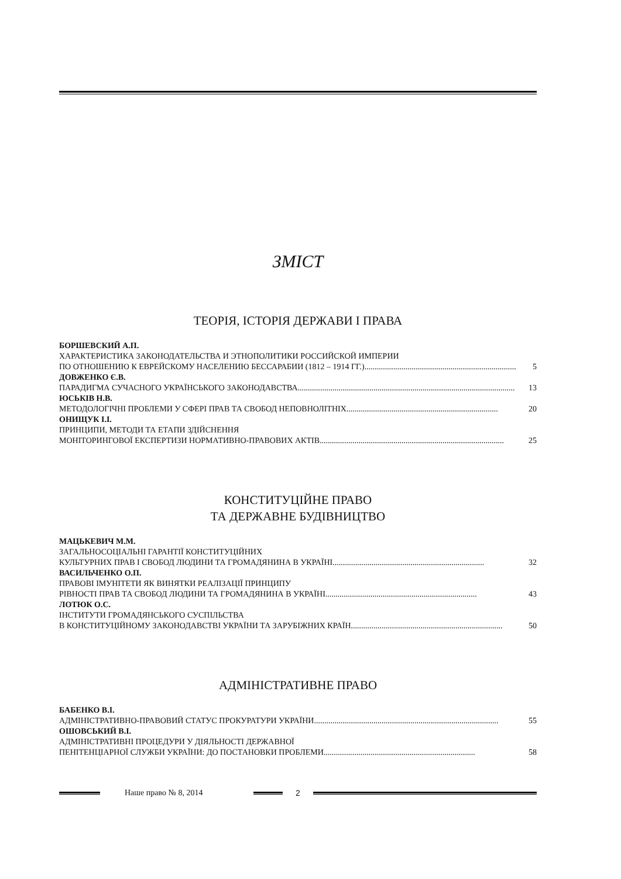ЗМІСТ
ТЕОРІЯ, ІСТОРІЯ ДЕРЖАВИ І ПРАВА
БОРШЕВСКИЙ А.П.
ХАРАКТЕРИСТИКА ЗАКОНОДАТЕЛЬСТВА И ЭТНОПОЛИТИКИ РОССИЙСКОЙ ИМПЕРИИ
ПО ОТНОШЕНИЮ К ЕВРЕЙСКОМУ НАСЕЛЕНИЮ БЕССАРАБИИ (1812 – 1914 ГГ.).......................................................................... 5
ДОВЖЕНКО Є.В.
ПАРАДИГМА СУЧАСНОГО УКРАЇНСЬКОГО ЗАКОНОДАВСТВА.......................................................................................................... 13
ЮСЬКІВ Н.В.
МЕТОДОЛОГІЧНІ ПРОБЛЕМИ У СФЕРІ ПРАВ ТА СВОБОД НЕПОВНОЛІТНІХ.......................................................................... 20
ОНИЩУК І.І.
ПРИНЦИПИ, МЕТОДИ ТА ЕТАПИ ЗДІЙСНЕННЯ
МОНІТОРИНГОВОЇ ЕКСПЕРТИЗИ НОРМАТИВНО-ПРАВОВИХ АКТІВ.......................................................................................... 25
КОНСТИТУЦІЙНЕ ПРАВО
ТА ДЕРЖАВНЕ БУДІВНИЦТВО
МАЦЬКЕВИЧ М.М.
ЗАГАЛЬНОСОЦІАЛЬНІ ГАРАНТІЇ КОНСТИТУЦІЙНИХ
КУЛЬТУРНИХ ПРАВ І СВОБОД ЛЮДИНИ ТА ГРОМАДЯНИНА В УКРАЇНІ.......................................................................... 32
ВАСИЛЬЧЕНКО О.П.
ПРАВОВІ ІМУНІТЕТИ ЯК ВИНЯТКИ РЕАЛІЗАЦІЇ ПРИНЦИПУ
РІВНОСТІ ПРАВ ТА СВОБОД ЛЮДИНИ ТА ГРОМАДЯНИНА В УКРАЇНІ.......................................................................... 43
ЛОТЮК О.С.
ІНСТИТУТИ ГРОМАДЯНСЬКОГО СУСПІЛЬСТВА
В КОНСТИТУЦІЙНОМУ ЗАКОНОДАВСТВІ УКРАЇНИ ТА ЗАРУБІЖНИХ КРАЇН.......................................................................... 50
АДМІНІСТРАТИВНЕ ПРАВО
БАБЕНКО В.І.
АДМІНІСТРАТИВНО-ПРАВОВИЙ СТАТУС ПРОКУРАТУРИ УКРАЇНИ.......................................................................................... 55
ОШОВСЬКИЙ В.І.
АДМІНІСТРАТИВНІ ПРОЦЕДУРИ У ДІЯЛЬНОСТІ ДЕРЖАВНОЇ
ПЕНІТЕНЦІАРНОЇ СЛУЖБИ УКРАЇНИ: ДО ПОСТАНОВКИ ПРОБЛЕМИ.......................................................................... 58
Наше право № 8, 2014 2